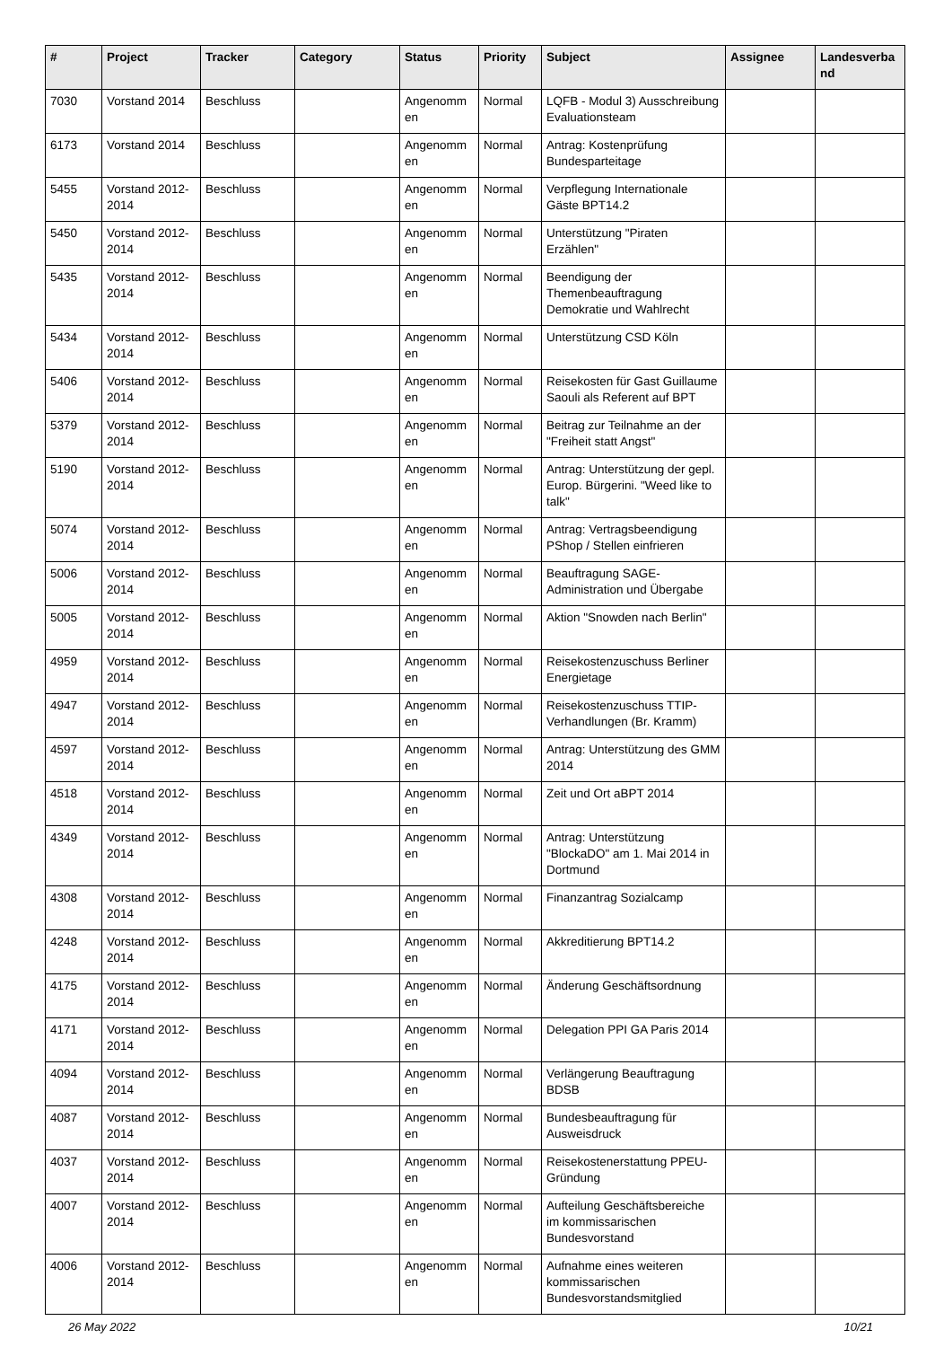| # | Project | Tracker | Category | Status | Priority | Subject | Assignee | Landesverba nd |
| --- | --- | --- | --- | --- | --- | --- | --- | --- |
| 7030 | Vorstand 2014 | Beschluss | | Angenomm en | Normal | LQFB - Modul 3) Ausschreibung Evaluationsteam | | |
| 6173 | Vorstand 2014 | Beschluss | | Angenomm en | Normal | Antrag: Kostenprüfung Bundesparteitage | | |
| 5455 | Vorstand 2012-2014 | Beschluss | | Angenomm en | Normal | Verpflegung Internationale Gäste BPT14.2 | | |
| 5450 | Vorstand 2012-2014 | Beschluss | | Angenomm en | Normal | Unterstützung "Piraten Erzählen" | | |
| 5435 | Vorstand 2012-2014 | Beschluss | | Angenomm en | Normal | Beendigung der Themenbeauftragung Demokratie und Wahlrecht | | |
| 5434 | Vorstand 2012-2014 | Beschluss | | Angenomm en | Normal | Unterstützung CSD Köln | | |
| 5406 | Vorstand 2012-2014 | Beschluss | | Angenomm en | Normal | Reisekosten für Gast Guillaume Saouli als Referent auf BPT | | |
| 5379 | Vorstand 2012-2014 | Beschluss | | Angenomm en | Normal | Beitrag zur Teilnahme an der "Freiheit statt Angst" | | |
| 5190 | Vorstand 2012-2014 | Beschluss | | Angenomm en | Normal | Antrag: Unterstützung der gepl. Europ. Bürgerini. "Weed like to talk" | | |
| 5074 | Vorstand 2012-2014 | Beschluss | | Angenomm en | Normal | Antrag: Vertragsbeendigung PShop / Stellen einfrieren | | |
| 5006 | Vorstand 2012-2014 | Beschluss | | Angenomm en | Normal | Beauftragung SAGE-Administration und Übergabe | | |
| 5005 | Vorstand 2012-2014 | Beschluss | | Angenomm en | Normal | Aktion "Snowden nach Berlin" | | |
| 4959 | Vorstand 2012-2014 | Beschluss | | Angenomm en | Normal | Reisekostenzuschuss Berliner Energietage | | |
| 4947 | Vorstand 2012-2014 | Beschluss | | Angenomm en | Normal | Reisekostenzuschuss TTIP-Verhandlungen (Br. Kramm) | | |
| 4597 | Vorstand 2012-2014 | Beschluss | | Angenomm en | Normal | Antrag: Unterstützung des GMM 2014 | | |
| 4518 | Vorstand 2012-2014 | Beschluss | | Angenomm en | Normal | Zeit und Ort aBPT 2014 | | |
| 4349 | Vorstand 2012-2014 | Beschluss | | Angenomm en | Normal | Antrag: Unterstützung "BlockaDO" am 1. Mai 2014 in Dortmund | | |
| 4308 | Vorstand 2012-2014 | Beschluss | | Angenomm en | Normal | Finanzantrag Sozialcamp | | |
| 4248 | Vorstand 2012-2014 | Beschluss | | Angenomm en | Normal | Akkreditierung BPT14.2 | | |
| 4175 | Vorstand 2012-2014 | Beschluss | | Angenomm en | Normal | Änderung Geschäftsordnung | | |
| 4171 | Vorstand 2012-2014 | Beschluss | | Angenomm en | Normal | Delegation PPI GA Paris 2014 | | |
| 4094 | Vorstand 2012-2014 | Beschluss | | Angenomm en | Normal | Verlängerung Beauftragung BDSB | | |
| 4087 | Vorstand 2012-2014 | Beschluss | | Angenomm en | Normal | Bundesbeauftragung für Ausweisdruck | | |
| 4037 | Vorstand 2012-2014 | Beschluss | | Angenomm en | Normal | Reisekostenerstattung PPEU-Gründung | | |
| 4007 | Vorstand 2012-2014 | Beschluss | | Angenomm en | Normal | Aufteilung Geschäftsbereiche im kommissarischen Bundesvorstand | | |
| 4006 | Vorstand 2012-2014 | Beschluss | | Angenomm en | Normal | Aufnahme eines weiteren kommissarischen Bundesvorstandsmitglied | | |
26 May 2022 10/21